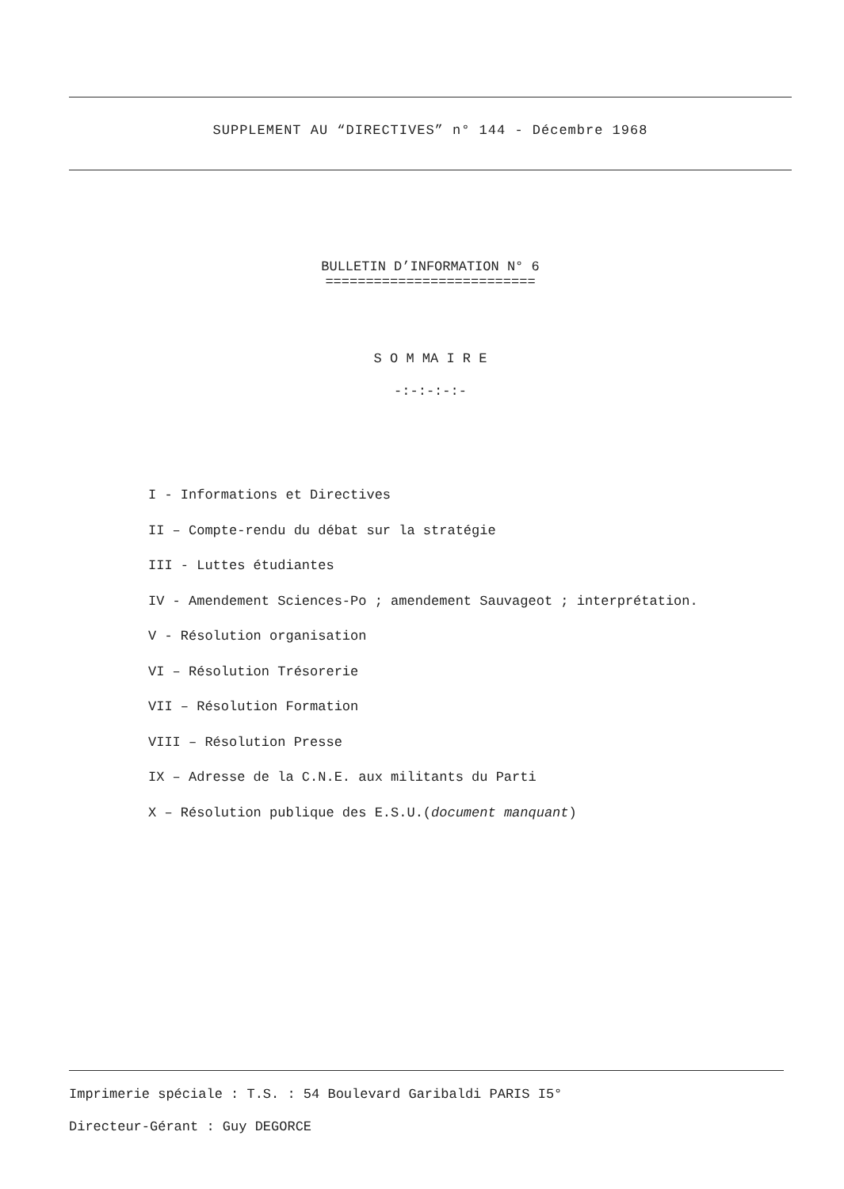SUPPLEMENT AU “DIRECTIVES” n° 144 - Décembre 1968
BULLETIN D’INFORMATION N° 6
==========================
S O M MA I R E
-:-:-:-:-
I - Informations et Directives
II – Compte-rendu du débat sur la stratégie
III - Luttes étudiantes
IV - Amendement Sciences-Po ; amendement Sauvageot ; interprétation.
V - Résolution organisation
VI – Résolution Trésorerie
VII – Résolution Formation
VIII – Résolution Presse
IX – Adresse de la C.N.E. aux militants du Parti
X – Résolution publique des E.S.U.(document manquant)
Imprimerie spéciale : T.S. : 54 Boulevard Garibaldi PARIS I5°
Directeur-Gérant : Guy DEGORCE